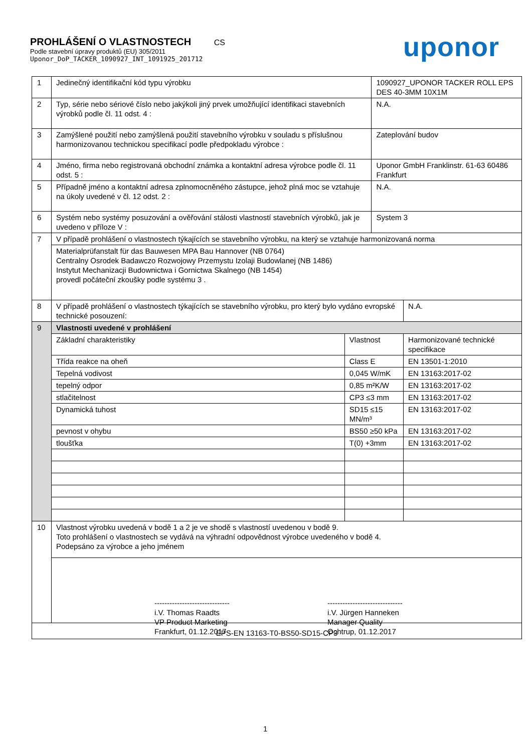PROHLÁŠENÍ O VLASTNOSTECH CS
Podle stavební úpravy produktů (EU) 305/2011
Uponor_DoP_TACKER_1090927_INT_1091925_201712
uponor
| 1 | Jedinečný identifikační kód typu výrobku | | 1090927_UPONOR TACKER ROLL EPS DES 40-3MM 10X1M | |
| 2 | Typ, série nebo sériové číslo nebo jakýkoli jiný prvek umožňující identifikaci stavebních výrobků podle čl. 11 odst. 4 : | | N.A. | |
| 3 | Zamýšlené použití nebo zamýšlená použití stavebního výrobku v souladu s příslušnou harmonizovanou technickou specifikací podle předpokladu výrobce : | | Zateplování budov | |
| 4 | Jméno, firma nebo registrovaná obchodní známka a kontaktní adresa výrobce podle čl. 11 odst. 5 : | | Uponor GmbH Franklinstr. 61-63 60486 Frankfurt | |
| 5 | Případně jméno a kontaktní adresa zplnomocněného zástupce, jehož plná moc se vztahuje na úkoly uvedené v čl. 12 odst. 2 : | | N.A. | |
| 6 | Systém nebo systémy posuzování a ověřování stálosti vlastností stavebních výrobků, jak je uvedeno v příloze V : | | System 3 | |
| 7 | V případě prohlášení o vlastnostech týkajících se stavebního výrobku, na který se vztahuje harmonizovaná norma | | | |
| | Materialprüfanstalt für das Bauwesen MPA Bau Hannover (NB 0764) Centralny Osrodek Badawczo Rozwojowy Przemystu Izolaji Budowlanej (NB 1486) Instytut Mechanizacji Budownictwa i Gornictwa Skalnego (NB 1454) provedl počáteční zkoušky podle systému 3 . | | | |
| 8 | V případě prohlášení o vlastnostech týkajících se stavebního výrobku, pro který bylo vydáno evropské technické posouzení: | | | N.A. |
| 9 | Vlastnosti uvedené v prohlášení | | | |
| | Základní charakteristiky | Vlastnost | | Harmonizované technické specifikace |
| | Třída reakce na oheň | Class E | | EN 13501-1:2010 |
| | Tepelná vodivost | 0,045 W/mK | | EN 13163:2017-02 |
| | tepelný odpor | 0,85 m²K/W | | EN 13163:2017-02 |
| | stlačitelnost | CP3 ≤3 mm | | EN 13163:2017-02 |
| | Dynamická tuhost | SD15 ≤15 MN/m³ | | EN 13163:2017-02 |
| | pevnost v ohybu | BS50 ≥50 kPa | | EN 13163:2017-02 |
| | tloušťka | T(0) +3mm | | EN 13163:2017-02 |
| 10 | Vlastnost výrobku uvedená v bodě 1 a 2 je ve shodě s vlastností uvedenou v bodě 9. Toto prohlášení o vlastnostech se vydává na výhradní odpovědnost výrobce uvedeného v bodě 4. Podepsáno za výrobce a jeho jménem | | | |
| | ------------------------------ i.V. Thomas Raadts VP Product Marketing Frankfurt, 01.12.2017 ------------------------------ i.V. Jürgen Hanneken Manager Quality Ochtrup, 01.12.2017 | | | |
| EPS-EN 13163-T0-BS50-SD15-CP3 | | | | |
1